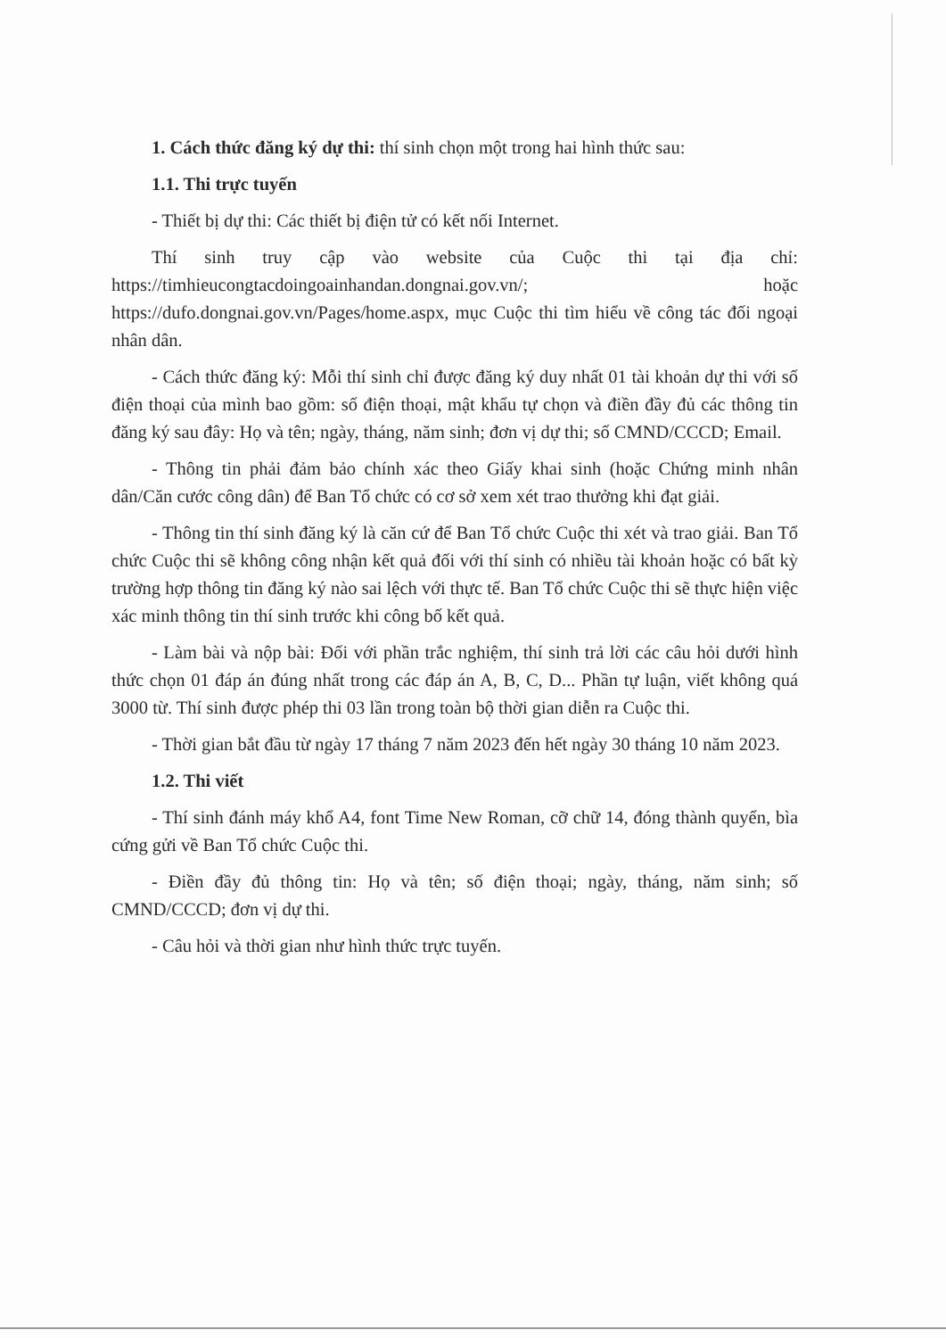1. Cách thức đăng ký dự thi: thí sinh chọn một trong hai hình thức sau:
1.1. Thi trực tuyến
- Thiết bị dự thi: Các thiết bị điện tử có kết nối Internet.
Thí sinh truy cập vào website của Cuộc thi tại địa chỉ: https://timhieucongtacdoingoainhandan.dongnai.gov.vn/; hoặc https://dufo.dongnai.gov.vn/Pages/home.aspx, mục Cuộc thi tìm hiểu về công tác đối ngoại nhân dân.
- Cách thức đăng ký: Mỗi thí sinh chỉ được đăng ký duy nhất 01 tài khoản dự thi với số điện thoại của mình bao gồm: số điện thoại, mật khẩu tự chọn và điền đầy đủ các thông tin đăng ký sau đây: Họ và tên; ngày, tháng, năm sinh; đơn vị dự thi; số CMND/CCCD; Email.
- Thông tin phải đảm bảo chính xác theo Giấy khai sinh (hoặc Chứng minh nhân dân/Căn cước công dân) để Ban Tổ chức có cơ sở xem xét trao thưởng khi đạt giải.
- Thông tin thí sinh đăng ký là căn cứ để Ban Tổ chức Cuộc thi xét và trao giải. Ban Tổ chức Cuộc thi sẽ không công nhận kết quả đối với thí sinh có nhiều tài khoản hoặc có bất kỳ trường hợp thông tin đăng ký nào sai lệch với thực tế. Ban Tổ chức Cuộc thi sẽ thực hiện việc xác minh thông tin thí sinh trước khi công bố kết quả.
- Làm bài và nộp bài: Đối với phần trắc nghiệm, thí sinh trả lời các câu hỏi dưới hình thức chọn 01 đáp án đúng nhất trong các đáp án A, B, C, D... Phần tự luận, viết không quá 3000 từ. Thí sinh được phép thi 03 lần trong toàn bộ thời gian diễn ra Cuộc thi.
- Thời gian bắt đầu từ ngày 17 tháng 7 năm 2023 đến hết ngày 30 tháng 10 năm 2023.
1.2. Thi viết
- Thí sinh đánh máy khổ A4, font Time New Roman, cỡ chữ 14, đóng thành quyển, bìa cứng gửi về Ban Tổ chức Cuộc thi.
- Điền đầy đủ thông tin: Họ và tên; số điện thoại; ngày, tháng, năm sinh; số CMND/CCCD; đơn vị dự thi.
- Câu hỏi và thời gian như hình thức trực tuyến.